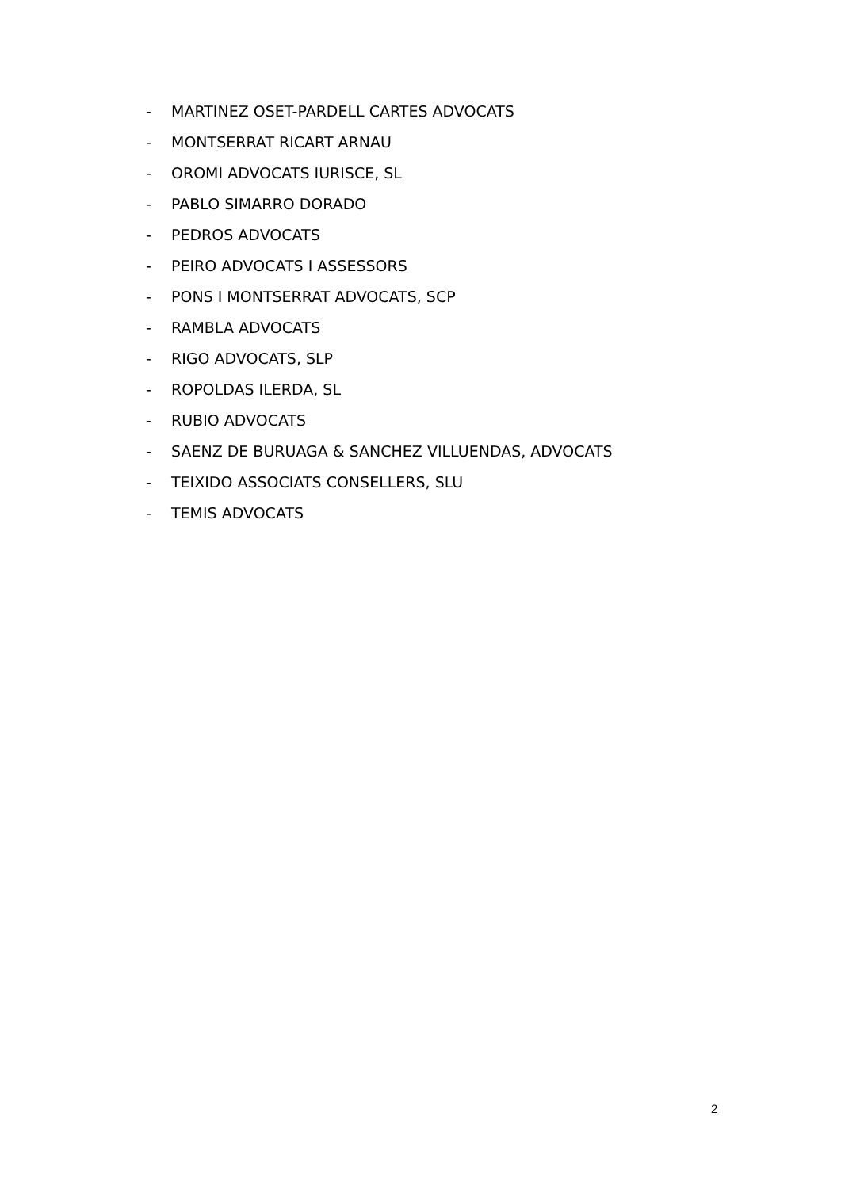- MARTINEZ OSET-PARDELL CARTES ADVOCATS
- MONTSERRAT RICART ARNAU
- OROMI ADVOCATS IURISCE, SL
- PABLO SIMARRO DORADO
- PEDROS ADVOCATS
- PEIRO ADVOCATS I ASSESSORS
- PONS I MONTSERRAT ADVOCATS, SCP
- RAMBLA ADVOCATS
- RIGO ADVOCATS, SLP
- ROPOLDAS ILERDA, SL
- RUBIO ADVOCATS
- SAENZ DE BURUAGA & SANCHEZ VILLUENDAS, ADVOCATS
- TEIXIDO ASSOCIATS CONSELLERS, SLU
- TEMIS ADVOCATS
2